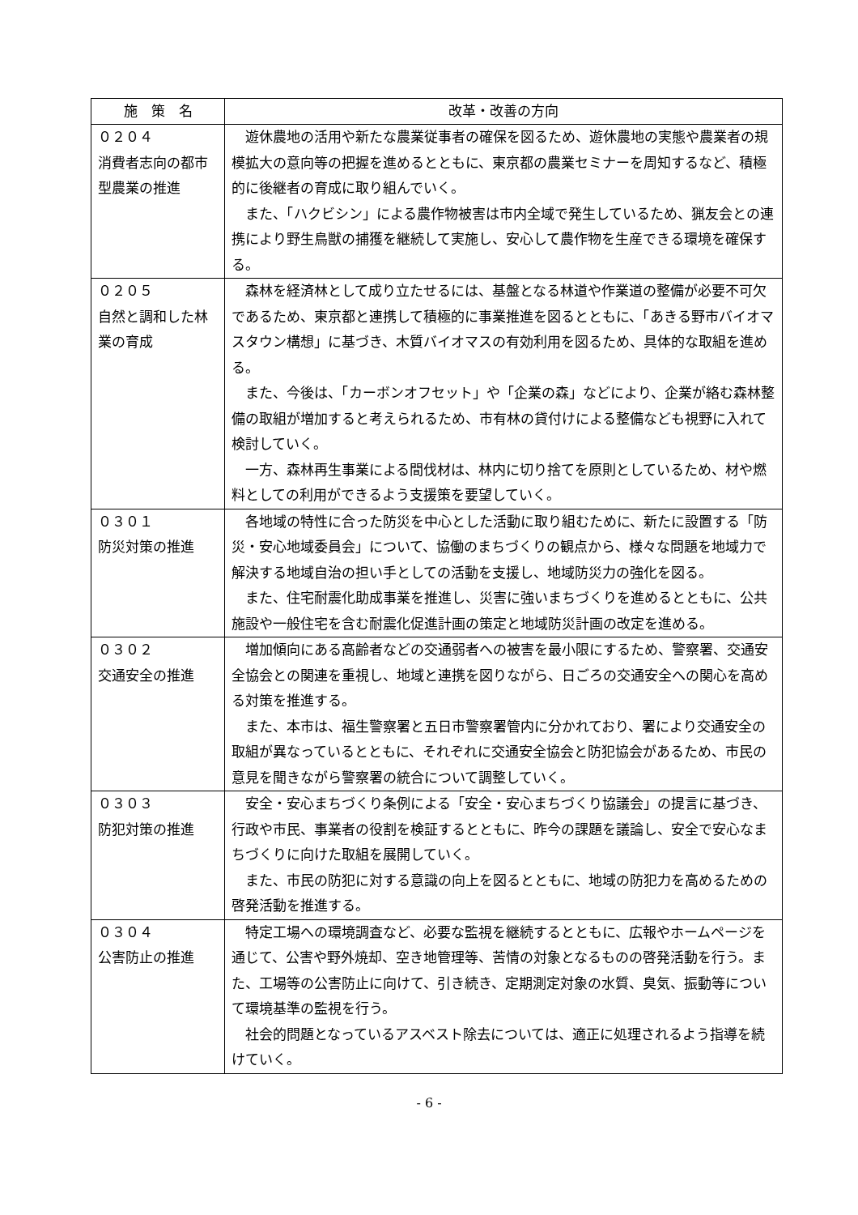| 施 策 名 | 改革・改善の方向 |
| --- | --- |
| ０２０４ 消費者志向の都市型農業の推進 | 遊休農地の活用や新たな農業従事者の確保を図るため、遊休農地の実態や農業者の規模拡大の意向等の把握を進めるとともに、東京都の農業セミナーを周知するなど、積極的に後継者の育成に取り組んでいく。 また、「ハクビシン」による農作物被害は市内全域で発生しているため、猟友会との連携により野生鳥獣の捕獲を継続して実施し、安心して農作物を生産できる環境を確保する。 |
| ０２０５ 自然と調和した林業の育成 | 森林を経済林として成り立たせるには、基盤となる林道や作業道の整備が必要不可欠であるため、東京都と連携して積極的に事業推進を図るとともに、「あきる野市バイオマスタウン構想」に基づき、木質バイオマスの有効利用を図るため、具体的な取組を進める。 また、今後は、「カーボンオフセット」や「企業の森」などにより、企業が絡む森林整備の取組が増加すると考えられるため、市有林の貸付けによる整備なども視野に入れて検討していく。 一方、森林再生事業による間伐材は、林内に切り捨てを原則としているため、材や燃料としての利用ができるよう支援策を要望していく。 |
| ０３０１ 防災対策の推進 | 各地域の特性に合った防災を中心とした活動に取り組むために、新たに設置する「防災・安心地域委員会」について、協働のまちづくりの観点から、様々な問題を地域力で解決する地域自治の担い手としての活動を支援し、地域防災力の強化を図る。 また、住宅耐震化助成事業を推進し、災害に強いまちづくりを進めるとともに、公共施設や一般住宅を含む耐震化促進計画の策定と地域防災計画の改定を進める。 |
| ０３０２ 交通安全の推進 | 増加傾向にある高齢者などの交通弱者への被害を最小限にするため、警察署、交通安全協会との関連を重視し、地域と連携を図りながら、日ごろの交通安全への関心を高める対策を推進する。 また、本市は、福生警察署と五日市警察署管内に分かれており、署により交通安全の取組が異なっているとともに、それぞれに交通安全協会と防犯協会があるため、市民の意見を聞きながら警察署の統合について調整していく。 |
| ０３０３ 防犯対策の推進 | 安全・安心まちづくり条例による「安全・安心まちづくり協議会」の提言に基づき、行政や市民、事業者の役割を検証するとともに、昨今の課題を議論し、安全で安心なまちづくりに向けた取組を展開していく。 また、市民の防犯に対する意識の向上を図るとともに、地域の防犯力を高めるための啓発活動を推進する。 |
| ０３０４ 公害防止の推進 | 特定工場への環境調査など、必要な監視を継続するとともに、広報やホームページを通じて、公害や野外焼却、空き地管理等、苦情の対象となるものの啓発活動を行う。また、工場等の公害防止に向けて、引き続き、定期測定対象の水質、臭気、振動等について環境基準の監視を行う。 社会的問題となっているアスベスト除去については、適正に処理されるよう指導を続けていく。 |
- 6 -